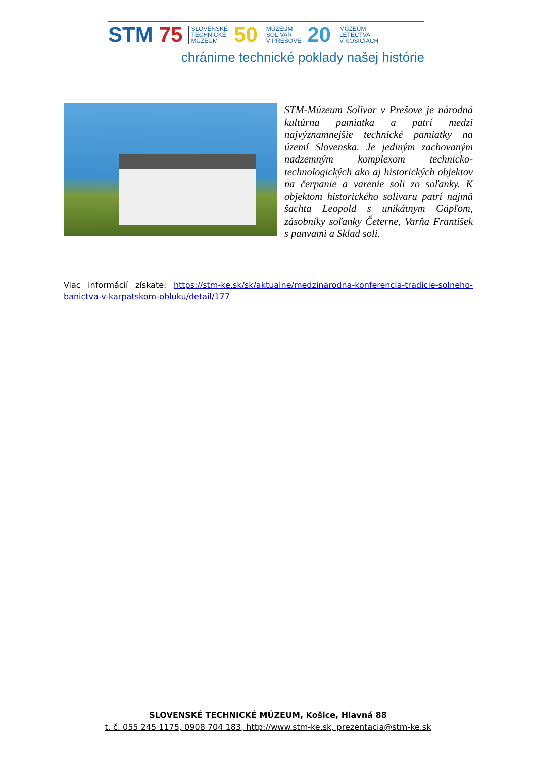STM 75 SLOVENSKÉ
TECHNICKÉ
MÚZEUM 50 MÚZEUM
SOLIVAR
V PREŠOVE 20 MÚZEUM
LETECTVA
V KOŠICIACH
chránime technické poklady našej histórie
STM-Múzeum Solivar v Prešove je národná kultúrna pamiatka a patrí medzi najvýznamnejšie technické pamiatky na území Slovenska. Je jediným zachovaným nadzemným komplexom technicko-technologických ako aj historických objektov na čerpanie a varenie soli zo soľanky. K objektom historického solivaru patrí najmä šachta Leopold s unikátnym Gápľom, zásobníky soľanky Četerne, Varňa František s panvami a Sklad soli.
Viac informácií získate: https://stm-ke.sk/sk/aktualne/medzinarodna-konferencia-tradicie-solneho-banictva-v-karpatskom-obluku/detail/177
SLOVENSKÉ TECHNICKÉ MÚZEUM, Košice, Hlavná 88
t. č. 055 245 1175, 0908 704 183, http://www.stm-ke.sk, prezentacia@stm-ke.sk